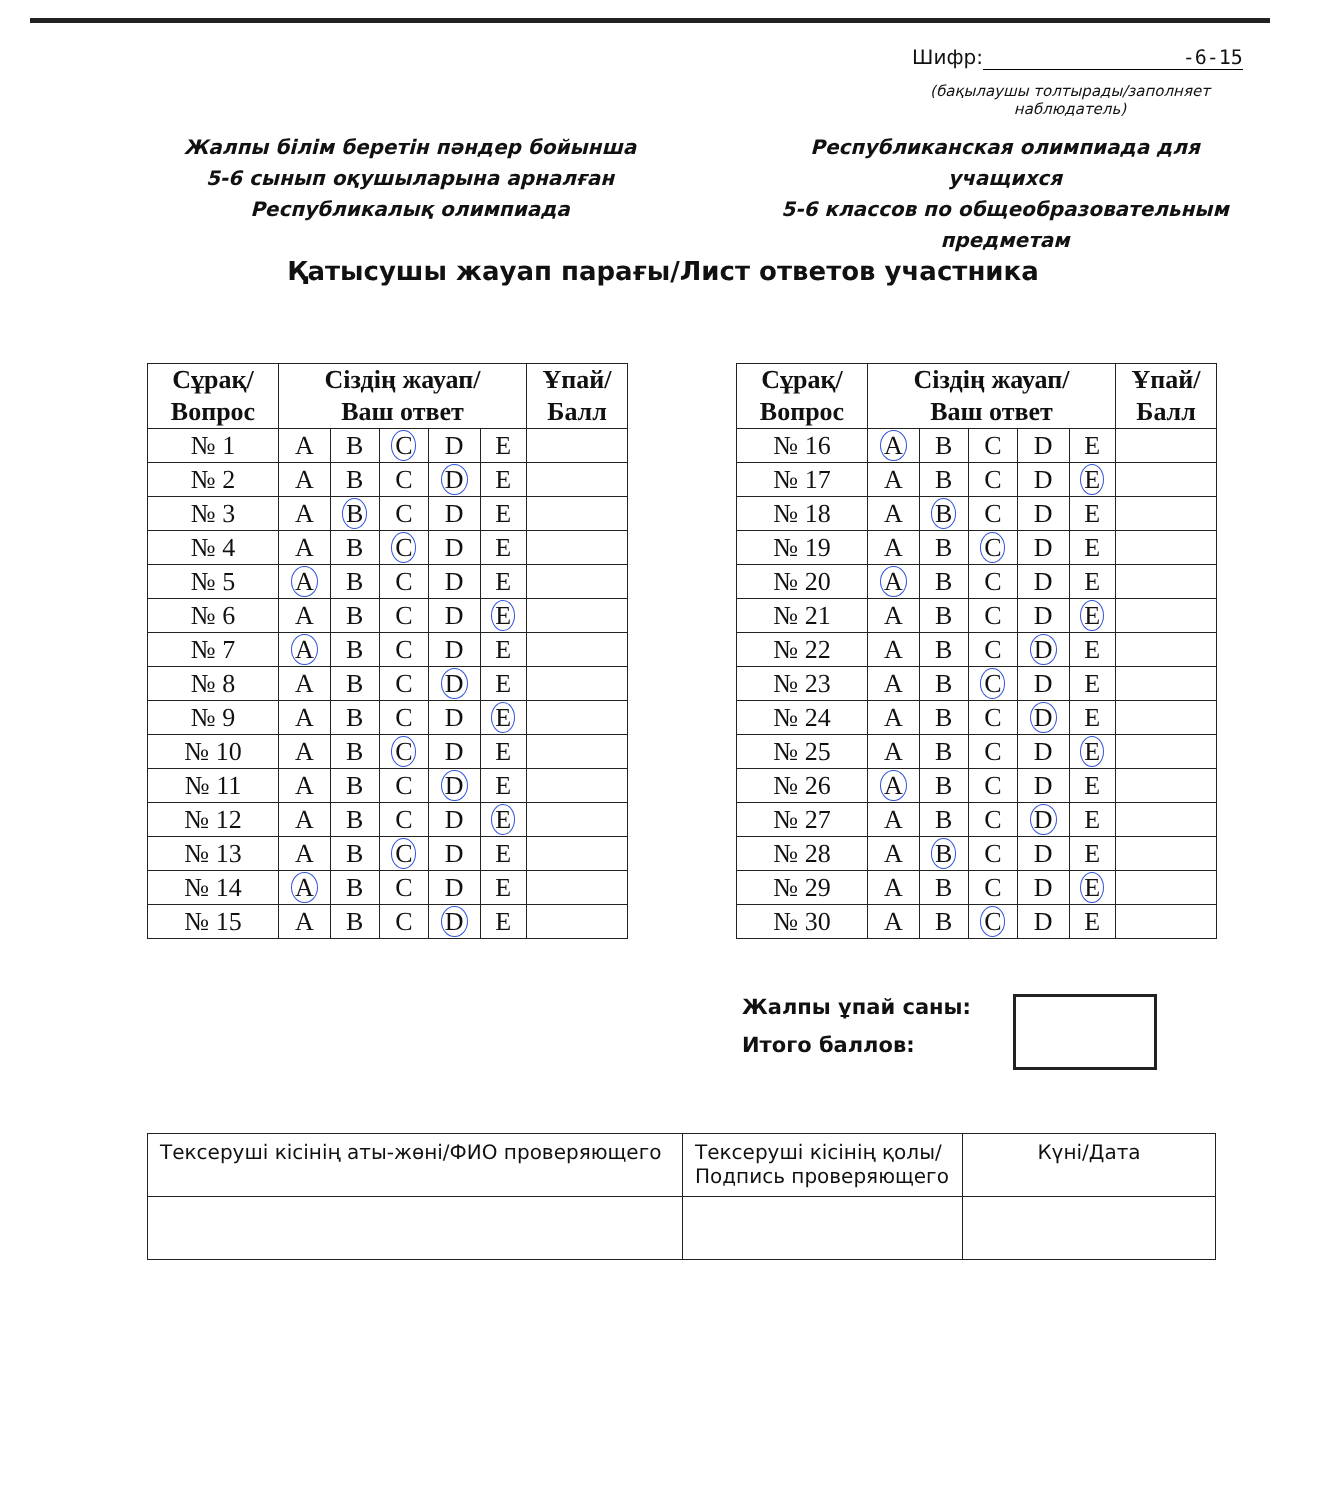Шифр: -6-15
(бақылаушы толтырады/заполняет наблюдатель)
Жалпы білім беретін пәндер бойынша
5-6 сынып оқушыларына арналған Республикалық олимпиада
Республиканская олимпиада для учащихся
5-6 классов по общеобразовательным предметам
Қатысушы жауап парағы/Лист ответов участника
| Сұрақ/ Вопрос | Сіздің жауап/ Ваш ответ | | | | | Ұпай/ Балл |
| --- | --- | --- | --- | --- | --- | --- |
| № 1 | A | B | C | D | E | |
| № 2 | A | B | C | D | E | |
| № 3 | A | B | C | D | E | |
| № 4 | A | B | C | D | E | |
| № 5 | A | B | C | D | E | |
| № 6 | A | B | C | D | E | |
| № 7 | A | B | C | D | E | |
| № 8 | A | B | C | D | E | |
| № 9 | A | B | C | D | E | |
| № 10 | A | B | C | D | E | |
| № 11 | A | B | C | D | E | |
| № 12 | A | B | C | D | E | |
| № 13 | A | B | C | D | E | |
| № 14 | A | B | C | D | E | |
| № 15 | A | B | C | D | E | |
| Сұрақ/ Вопрос | Сіздің жауап/ Ваш ответ | | | | | Ұпай/ Балл |
| --- | --- | --- | --- | --- | --- | --- |
| № 16 | A | B | C | D | E | |
| № 17 | A | B | C | D | E | |
| № 18 | A | B | C | D | E | |
| № 19 | A | B | C | D | E | |
| № 20 | A | B | C | D | E | |
| № 21 | A | B | C | D | E | |
| № 22 | A | B | C | D | E | |
| № 23 | A | B | C | D | E | |
| № 24 | A | B | C | D | E | |
| № 25 | A | B | C | D | E | |
| № 26 | A | B | C | D | E | |
| № 27 | A | B | C | D | E | |
| № 28 | A | B | C | D | E | |
| № 29 | A | B | C | D | E | |
| № 30 | A | B | C | D | E | |
Жалпы ұпай саны:
Итого баллов:
| Тексеруші кісінің аты-жөні/ФИО проверяющего | Тексеруші кісінің қолы/ Подпись проверяющего | Күні/Дата |